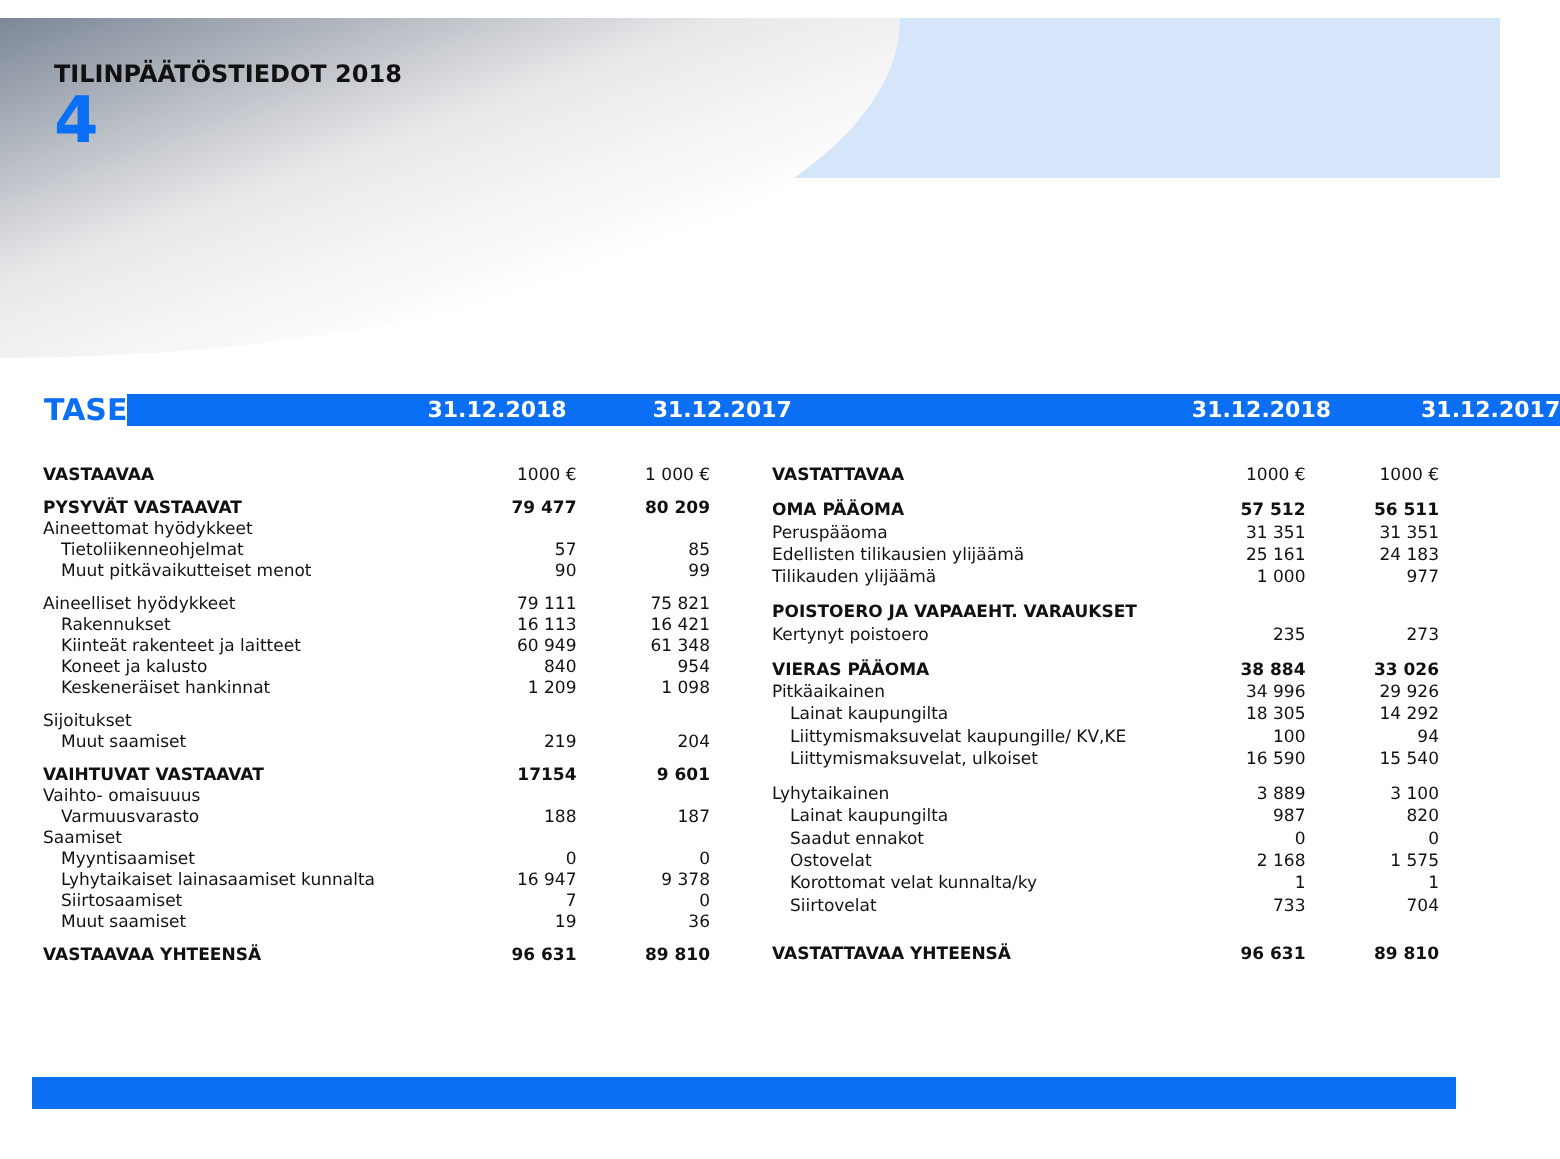TILINPÄÄTÖSTIEDOT 2018
4
TASE
31.12.2018 31.12.2017 31.12.2018 31.12.2017
| VASTAAVAA | 1000 € | 1 000 € |
| PYSYVÄT VASTAAVAT | 79 477 | 80 209 |
| Aineettomat hyödykkeet | | |
| Tietoliikenneohjelmat | 57 | 85 |
| Muut pitkävaikutteiset menot | 90 | 99 |
| Aineelliset hyödykkeet | 79 111 | 75 821 |
| Rakennukset | 16 113 | 16 421 |
| Kiinteät rakenteet ja laitteet | 60 949 | 61 348 |
| Koneet ja kalusto | 840 | 954 |
| Keskeneräiset hankinnat | 1 209 | 1 098 |
| Sijoitukset | | |
| Muut saamiset | 219 | 204 |
| VAIHTUVAT VASTAAVAT | 17154 | 9 601 |
| Vaihto- omaisuuus | | |
| Varmuusvarasto | 188 | 187 |
| Saamiset | | |
| Myyntisaamiset | 0 | 0 |
| Lyhytaikaiset lainasaamiset kunnalta | 16 947 | 9 378 |
| Siirtosaamiset | 7 | 0 |
| Muut saamiset | 19 | 36 |
| VASTAAVAA YHTEENSÄ | 96 631 | 89 810 |
| VASTATTAVAA | 1000 € | 1000 € |
| OMA PÄÄOMA | 57 512 | 56 511 |
| Peruspääoma | 31 351 | 31 351 |
| Edellisten tilikausien ylijäämä | 25 161 | 24 183 |
| Tilikauden ylijäämä | 1 000 | 977 |
| POISTOERO JA VAPAAEHT. VARAUKSET | | |
| Kertynyt poistoero | 235 | 273 |
| VIERAS PÄÄOMA | 38 884 | 33 026 |
| Pitkäaikainen | 34 996 | 29 926 |
| Lainat kaupungilta | 18 305 | 14 292 |
| Liittymismaksuvelat kaupungille/ KV,KE | 100 | 94 |
| Liittymismaksuvelat, ulkoiset | 16 590 | 15 540 |
| Lyhytaikainen | 3 889 | 3 100 |
| Lainat kaupungilta | 987 | 820 |
| Saadut ennakot | 0 | 0 |
| Ostovelat | 2 168 | 1 575 |
| Korottomat velat kunnalta/ky | 1 | 1 |
| Siirtovelat | 733 | 704 |
| VASTATTAVAA YHTEENSÄ | 96 631 | 89 810 |